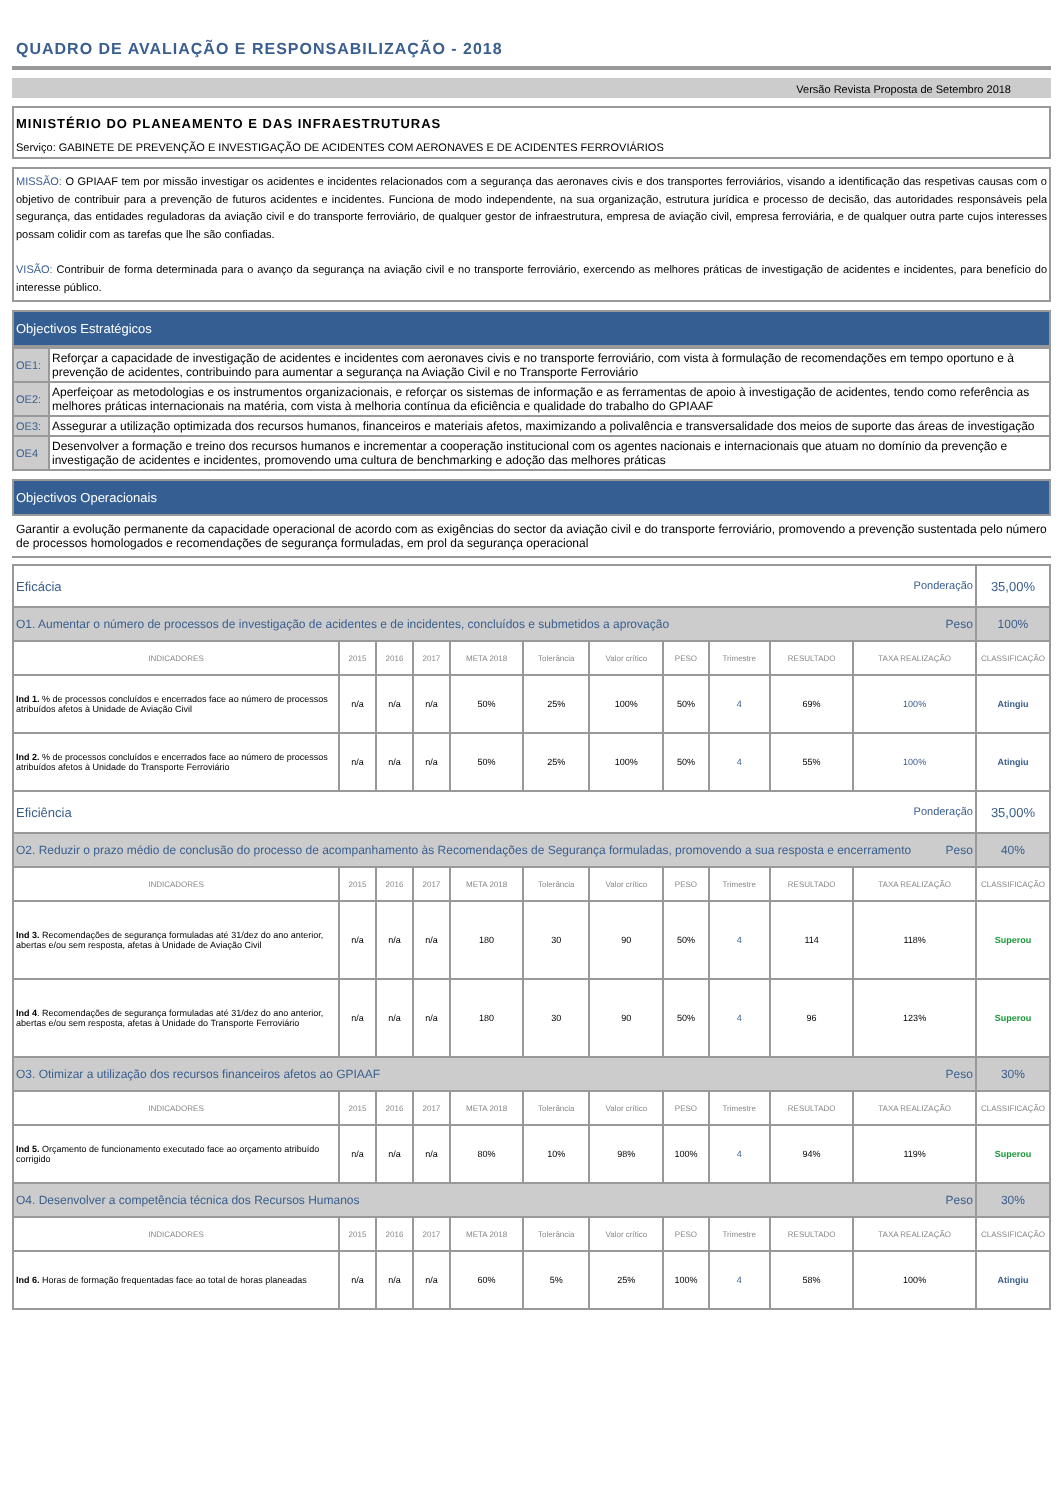QUADRO DE AVALIAÇÃO E RESPONSABILIZAÇÃO - 2018
Versão Revista Proposta de Setembro 2018
MINISTÉRIO DO PLANEAMENTO E DAS INFRAESTRUTURAS
Serviço: GABINETE DE PREVENÇÃO E INVESTIGAÇÃO DE ACIDENTES COM AERONAVES E DE ACIDENTES FERROVIÁRIOS
MISSÃO: O GPIAAF tem por missão investigar os acidentes e incidentes relacionados com a segurança das aeronaves civis e dos transportes ferroviários, visando a identificação das respetivas causas com o objetivo de contribuir para a prevenção de futuros acidentes e incidentes. Funciona de modo independente, na sua organização, estrutura jurídica e processo de decisão, das autoridades responsáveis pela segurança, das entidades reguladoras da aviação civil e do transporte ferroviário, de qualquer gestor de infraestrutura, empresa de aviação civil, empresa ferroviária, e de qualquer outra parte cujos interesses possam colidir com as tarefas que lhe são confiadas.
VISÃO: Contribuir de forma determinada para o avanço da segurança na aviação civil e no transporte ferroviário, exercendo as melhores práticas de investigação de acidentes e incidentes, para benefício do interesse público.
Objectivos Estratégicos
| OE1: | Reforçar a capacidade de investigação de acidentes e incidentes com aeronaves civis e no transporte ferroviário, com vista à formulação de recomendações em tempo oportuno e à prevenção de acidentes, contribuindo para aumentar a segurança na Aviação Civil e no Transporte Ferroviário |
| OE2: | Aperfeiçoar as metodologias e os instrumentos organizacionais, e reforçar os sistemas de informação e as ferramentas de apoio à investigação de acidentes, tendo como referência as melhores práticas internacionais na matéria, com vista à melhoria contínua da eficiência e qualidade do trabalho do GPIAAF |
| OE3: | Assegurar a utilização optimizada dos recursos humanos, financeiros e materiais afetos, maximizando a polivalência e transversalidade dos meios de suporte das áreas de investigação |
| OE4 | Desenvolver a formação e treino dos recursos humanos e incrementar a cooperação institucional com os agentes nacionais e internacionais que atuam no domínio da prevenção e investigação de acidentes e incidentes, promovendo uma cultura de benchmarking e adoção das melhores práticas |
Objectivos Operacionais
Garantir a evolução permanente da capacidade operacional de acordo com as exigências do sector da aviação civil e do transporte ferroviário, promovendo a prevenção sustentada pelo número de processos homologados e recomendações de segurança formuladas, em prol da segurança operacional
| Eficácia Ponderação | | | | | | | | | | | 35,00% |
| O1. Aumentar o número de processos de investigação de acidentes e de incidentes, concluídos e submetidos a aprovação Peso | | | | | | | | | | | 100% |
| INDICADORES | 2015 | 2016 | 2017 | META 2018 | Tolerância | Valor crítico | PESO | Trimestre | RESULTADO | TAXA REALIZAÇÃO | CLASSIFICAÇÃO |
| Ind 1. % de processos concluídos e encerrados face ao número de processos atribuídos afetos à Unidade de Aviação Civil | n/a | n/a | n/a | 50% | 25% | 100% | 50% | 4 | 69% | 100% | Atingiu |
| Ind 2. % de processos concluídos e encerrados face ao número de processos atribuídos afetos à Unidade do Transporte Ferroviário | n/a | n/a | n/a | 50% | 25% | 100% | 50% | 4 | 55% | 100% | Atingiu |
| Eficiência Ponderação | | | | | | | | | | | 35,00% |
| O2. Reduzir o prazo médio de conclusão do processo de acompanhamento às Recomendações de Segurança formuladas, promovendo a sua resposta e encerramento Peso | | | | | | | | | | | 40% |
| INDICADORES | 2015 | 2016 | 2017 | META 2018 | Tolerância | Valor crítico | PESO | Trimestre | RESULTADO | TAXA REALIZAÇÃO | CLASSIFICAÇÃO |
| Ind 3. Recomendações de segurança formuladas até 31/dez do ano anterior, abertas e/ou sem resposta, afetas à Unidade de Aviação Civil | n/a | n/a | n/a | 180 | 30 | 90 | 50% | 4 | 114 | 118% | Superou |
| Ind 4 . Recomendações de segurança formuladas até 31/dez do ano anterior, abertas e/ou sem resposta, afetas à Unidade do Transporte Ferroviário | n/a | n/a | n/a | 180 | 30 | 90 | 50% | 4 | 96 | 123% | Superou |
| O3. Otimizar a utilização dos recursos financeiros afetos ao GPIAAF Peso | | | | | | | | | | | 30% |
| INDICADORES | 2015 | 2016 | 2017 | META 2018 | Tolerância | Valor crítico | PESO | Trimestre | RESULTADO | TAXA REALIZAÇÃO | CLASSIFICAÇÃO |
| Ind 5. Orçamento de funcionamento executado face ao orçamento atribuído corrigido | n/a | n/a | n/a | 80% | 10% | 98% | 100% | 4 | 94% | 119% | Superou |
| O4. Desenvolver a competência técnica dos Recursos Humanos Peso | | | | | | | | | | | 30% |
| INDICADORES | 2015 | 2016 | 2017 | META 2018 | Tolerância | Valor crítico | PESO | Trimestre | RESULTADO | TAXA REALIZAÇÃO | CLASSIFICAÇÃO |
| Ind 6. Horas de formação frequentadas face ao total de horas planeadas | n/a | n/a | n/a | 60% | 5% | 25% | 100% | 4 | 58% | 100% | Atingiu |